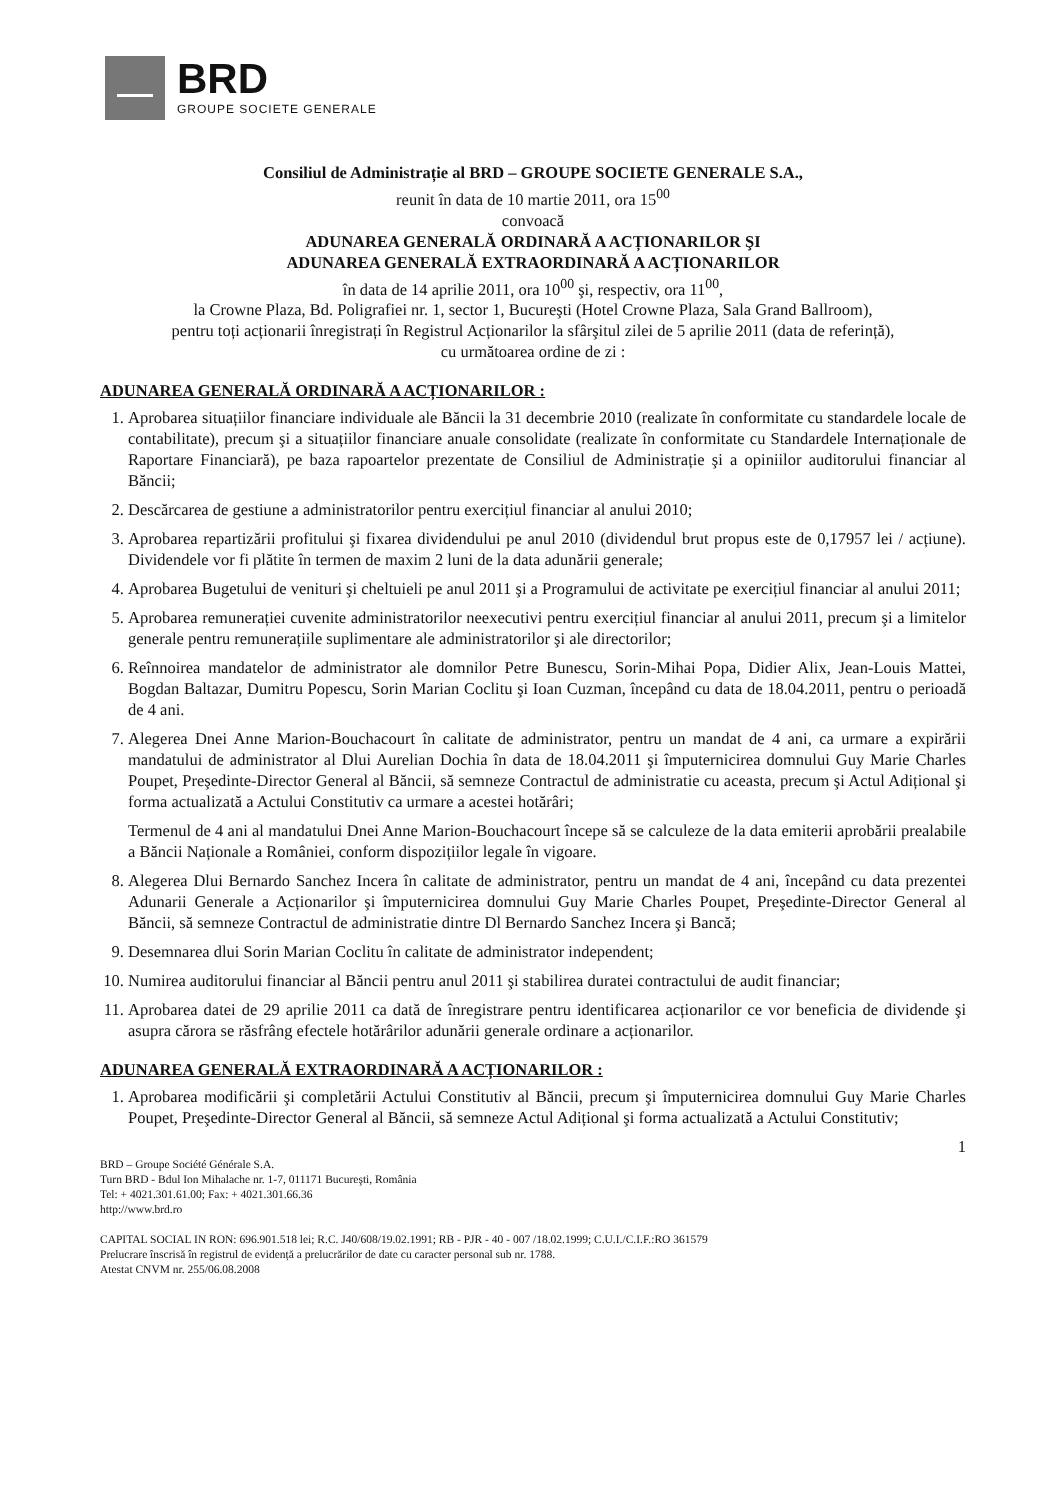BRD
GROUPE SOCIETE GENERALE
Consiliul de Administrație al BRD – GROUPE SOCIETE GENERALE S.A.,
reunit în data de 10 martie 2011, ora 15<sup>00</sup>
convoacă
ADUNAREA GENERALĂ ORDINARĂ A ACȚIONARILOR ŞI
ADUNAREA GENERALĂ EXTRAORDINARĂ A ACȚIONARILOR
în data de 14 aprilie 2011, ora 10<sup>00</sup> şi, respectiv, ora 11<sup>00</sup>,
la Crowne Plaza, Bd. Poligrafiei nr. 1, sector 1, Bucureşti (Hotel Crowne Plaza, Sala Grand Ballroom),
pentru toți acționarii înregistrați în Registrul Acționarilor la sfârşitul zilei de 5 aprilie 2011 (data de referință),
cu următoarea ordine de zi :
ADUNAREA GENERALĂ ORDINARĂ A ACȚIONARILOR :
1. Aprobarea situațiilor financiare individuale ale Băncii la 31 decembrie 2010 (realizate în conformitate cu standardele locale de contabilitate), precum şi a situațiilor financiare anuale consolidate (realizate în conformitate cu Standardele Internaționale de Raportare Financiară), pe baza rapoartelor prezentate de Consiliul de Administrație şi a opiniilor auditorului financiar al Băncii;
2. Descărcarea de gestiune a administratorilor pentru exercițiul financiar al anului 2010;
3. Aprobarea repartizării profitului şi fixarea dividendului pe anul 2010 (dividendul brut propus este de 0,17957 lei / acțiune). Dividendele vor fi plătite în termen de maxim 2 luni de la data adunării generale;
4. Aprobarea Bugetului de venituri şi cheltuieli pe anul 2011 şi a Programului de activitate pe exercițiul financiar al anului 2011;
5. Aprobarea remunerației cuvenite administratorilor neexecutivi pentru exercițiul financiar al anului 2011, precum şi a limitelor generale pentru remunerațiile suplimentare ale administratorilor şi ale directorilor;
6. Reînnoirea mandatelor de administrator ale domnilor Petre Bunescu, Sorin-Mihai Popa, Didier Alix, Jean-Louis Mattei, Bogdan Baltazar, Dumitru Popescu, Sorin Marian Coclitu şi Ioan Cuzman, începând cu data de 18.04.2011, pentru o perioadă de 4 ani.
7. Alegerea Dnei Anne Marion-Bouchacourt în calitate de administrator, pentru un mandat de 4 ani, ca urmare a expirării mandatului de administrator al Dlui Aurelian Dochia în data de 18.04.2011 şi împuternicirea domnului Guy Marie Charles Poupet, Preşedinte-Director General al Băncii, să semneze Contractul de administratie cu aceasta, precum şi Actul Adițional şi forma actualizată a Actului Constitutiv ca urmare a acestei hotărâri;
Termenul de 4 ani al mandatului Dnei Anne Marion-Bouchacourt începe să se calculeze de la data emiterii aprobării prealabile a Băncii Naționale a României, conform dispozițiilor legale în vigoare.
8. Alegerea Dlui Bernardo Sanchez Incera în calitate de administrator, pentru un mandat de 4 ani, începând cu data prezentei Adunarii Generale a Acționarilor şi împuternicirea domnului Guy Marie Charles Poupet, Preşedinte-Director General al Băncii, să semneze Contractul de administratie dintre Dl Bernardo Sanchez Incera şi Bancă;
9. Desemnarea dlui Sorin Marian Coclitu în calitate de administrator independent;
10. Numirea auditorului financiar al Băncii pentru anul 2011 şi stabilirea duratei contractului de audit financiar;
11. Aprobarea datei de 29 aprilie 2011 ca dată de înregistrare pentru identificarea acționarilor ce vor beneficia de dividende şi asupra cărora se răsfrâng efectele hotărârilor adunării generale ordinare a acționarilor.
ADUNAREA GENERALĂ EXTRAORDINARĂ A ACȚIONARILOR :
1. Aprobarea modificării şi completării Actului Constitutiv al Băncii, precum şi împuternicirea domnului Guy Marie Charles Poupet, Preşedinte-Director General al Băncii, să semneze Actul Adițional şi forma actualizată a Actului Constitutiv;
1
BRD – Groupe Société Générale S.A.
Turn BRD - Bdul Ion Mihalache nr. 1-7, 011171 Bucureşti, România
Tel: + 4021.301.61.00; Fax: + 4021.301.66.36
http://www.brd.ro
CAPITAL SOCIAL IN RON: 696.901.518 lei; R.C. J40/608/19.02.1991; RB - PJR - 40 - 007 /18.02.1999; C.U.I./C.I.F.:RO 361579
Prelucrare înscrisă în registrul de evidență a prelucrărilor de date cu caracter personal sub nr. 1788.
Atestat CNVM nr. 255/06.08.2008